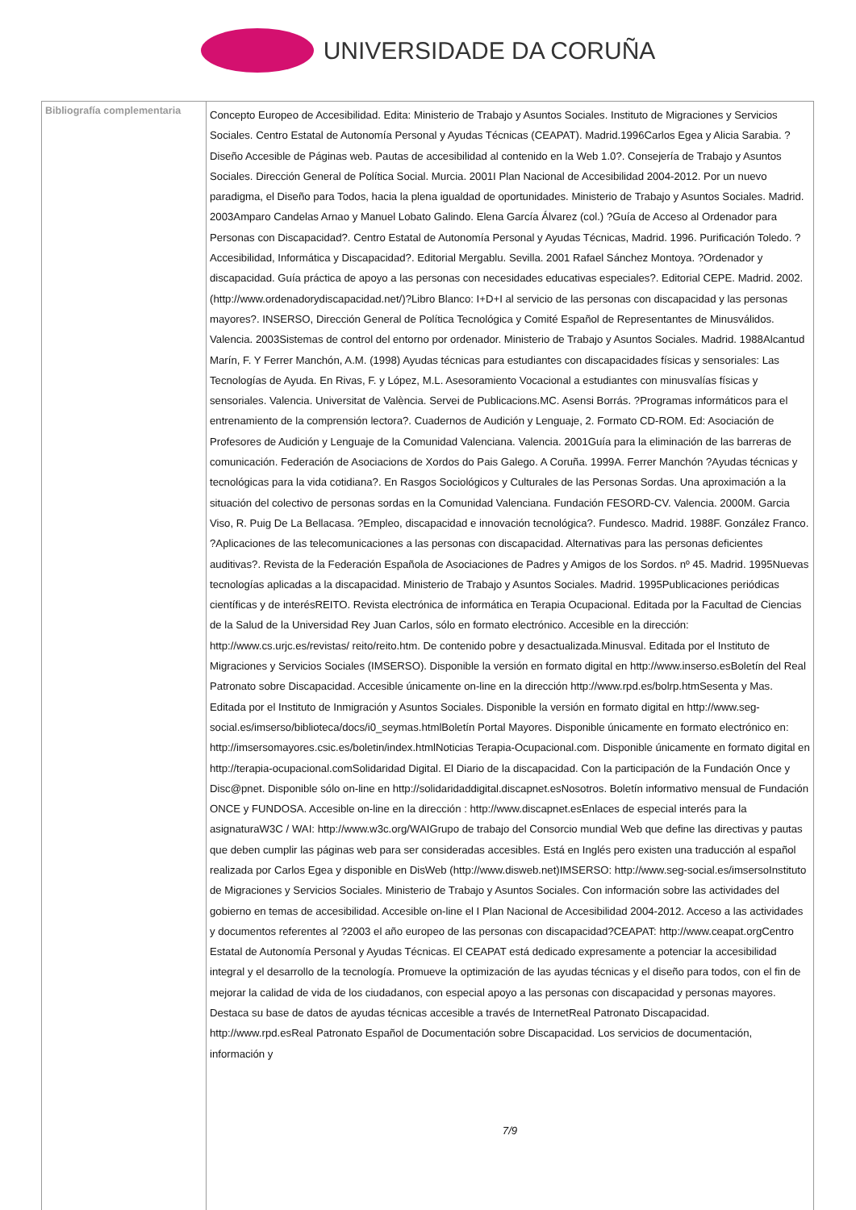UNIVERSIDADE DA CORUÑA
| Bibliografía complementaria | Concepto Europeo de Accesibilidad. Edita: Ministerio de Trabajo y Asuntos Sociales. Instituto de Migraciones y Servicios Sociales. Centro Estatal de Autonomía Personal y Ayudas Técnicas (CEAPAT). Madrid.1996Carlos Egea y Alicia Sarabia. ?Diseño Accesible de Páginas web. Pautas de accesibilidad al contenido en la Web 1.0?. Consejería de Trabajo y Asuntos Sociales. Dirección General de Política Social. Murcia. 2001I Plan Nacional de Accesibilidad 2004-2012. Por un nuevo paradigma, el Diseño para Todos, hacia la plena igualdad de oportunidades. Ministerio de Trabajo y Asuntos Sociales. Madrid. 2003Amparo Candelas Arnao y Manuel Lobato Galindo. Elena García Álvarez (col.) ?Guía de Acceso al Ordenador para Personas con Discapacidad?. Centro Estatal de Autonomía Personal y Ayudas Técnicas, Madrid. 1996. Purificación Toledo. ?Accesibilidad, Informática y Discapacidad?. Editorial Mergablu. Sevilla. 2001 Rafael Sánchez Montoya. ?Ordenador y discapacidad. Guía práctica de apoyo a las personas con necesidades educativas especiales?. Editorial CEPE. Madrid. 2002. (http://www.ordenadorydiscapacidad.net/)?Libro Blanco: I+D+I al servicio de las personas con discapacidad y las personas mayores?. INSERSO, Dirección General de Política Tecnológica y Comité Español de Representantes de Minusválidos. Valencia. 2003Sistemas de control del entorno por ordenador. Ministerio de Trabajo y Asuntos Sociales. Madrid. 1988Alcantud Marín, F. Y Ferrer Manchón, A.M. (1998) Ayudas técnicas para estudiantes con discapacidades físicas y sensoriales: Las Tecnologías de Ayuda. En Rivas, F. y López, M.L. Asesoramiento Vocacional a estudiantes con minusvalías físicas y sensoriales. Valencia. Universitat de València. Servei de Publicacions.MC. Asensi Borrás. ?Programas informáticos para el entrenamiento de la comprensión lectora?. Cuadernos de Audición y Lenguaje, 2. Formato CD-ROM. Ed: Asociación de Profesores de Audición y Lenguaje de la Comunidad Valenciana. Valencia. 2001Guía para la eliminación de las barreras de comunicación. Federación de Asociacions de Xordos do Pais Galego. A Coruña. 1999A. Ferrer Manchón ?Ayudas técnicas y tecnológicas para la vida cotidiana?. En Rasgos Sociológicos y Culturales de las Personas Sordas. Una aproximación a la situación del colectivo de personas sordas en la Comunidad Valenciana. Fundación FESORD-CV. Valencia. 2000M. Garcia Viso, R. Puig De La Bellacasa. ?Empleo, discapacidad e innovación tecnológica?. Fundesco. Madrid. 1988F. González Franco. ?Aplicaciones de las telecomunicaciones a las personas con discapacidad. Alternativas para las personas deficientes auditivas?. Revista de la Federación Española de Asociaciones de Padres y Amigos de los Sordos. nº 45. Madrid. 1995Nuevas tecnologías aplicadas a la discapacidad. Ministerio de Trabajo y Asuntos Sociales. Madrid. 1995Publicaciones periódicas científicas y de interésREITO. Revista electrónica de informática en Terapia Ocupacional. Editada por la Facultad de Ciencias de la Salud de la Universidad Rey Juan Carlos, sólo en formato electrónico. Accesible en la dirección: http://www.cs.urjc.es/revistas/ reito/reito.htm. De contenido pobre y desactualizada.Minusval. Editada por el Instituto de Migraciones y Servicios Sociales (IMSERSO). Disponible la versión en formato digital en http://www.inserso.esBoletín del Real Patronato sobre Discapacidad. Accesible únicamente on-line en la dirección http://www.rpd.es/bolrp.htmSesenta y Mas. Editada por el Instituto de Inmigración y Asuntos Sociales. Disponible la versión en formato digital en http://www.seg-social.es/imserso/biblioteca/docs/i0_seymas.htmlBoletín Portal Mayores. Disponible únicamente en formato electrónico en: http://imsersomayores.csic.es/boletin/index.htmlNoticias Terapia-Ocupacional.com. Disponible únicamente en formato digital en http://terapia-ocupacional.comSolidaridad Digital. El Diario de la discapacidad. Con la participación de la Fundación Once y Disc@pnet. Disponible sólo on-line en http://solidaridaddigital.discapnet.esNosotros. Boletín informativo mensual de Fundación ONCE y FUNDOSA. Accesible on-line en la dirección : http://www.discapnet.esEnlaces de especial interés para la asignaturaW3C / WAI: http://www.w3c.org/WAIGrupo de trabajo del Consorcio mundial Web que define las directivas y pautas que deben cumplir las páginas web para ser consideradas accesibles. Está en Inglés pero existen una traducción al español realizada por Carlos Egea y disponible en DisWeb (http://www.disweb.net)IMSERSO: http://www.seg-social.es/imsersoInstituto de Migraciones y Servicios Sociales. Ministerio de Trabajo y Asuntos Sociales. Con información sobre las actividades del gobierno en temas de accesibilidad. Accesible on-line el I Plan Nacional de Accesibilidad 2004-2012. Acceso a las actividades y documentos referentes al ?2003 el año europeo de las personas con discapacidad?CEAPAT: http://www.ceapat.orgCentro Estatal de Autonomía Personal y Ayudas Técnicas. El CEAPAT está dedicado expresamente a potenciar la accesibilidad integral y el desarrollo de la tecnología. Promueve la optimización de las ayudas técnicas y el diseño para todos, con el fin de mejorar la calidad de vida de los ciudadanos, con especial apoyo a las personas con discapacidad y personas mayores. Destaca su base de datos de ayudas técnicas accesible a través de InternetReal Patronato Discapacidad. http://www.rpd.esReal Patronato Español de Documentación sobre Discapacidad. Los servicios de documentación, información y 7/9 |